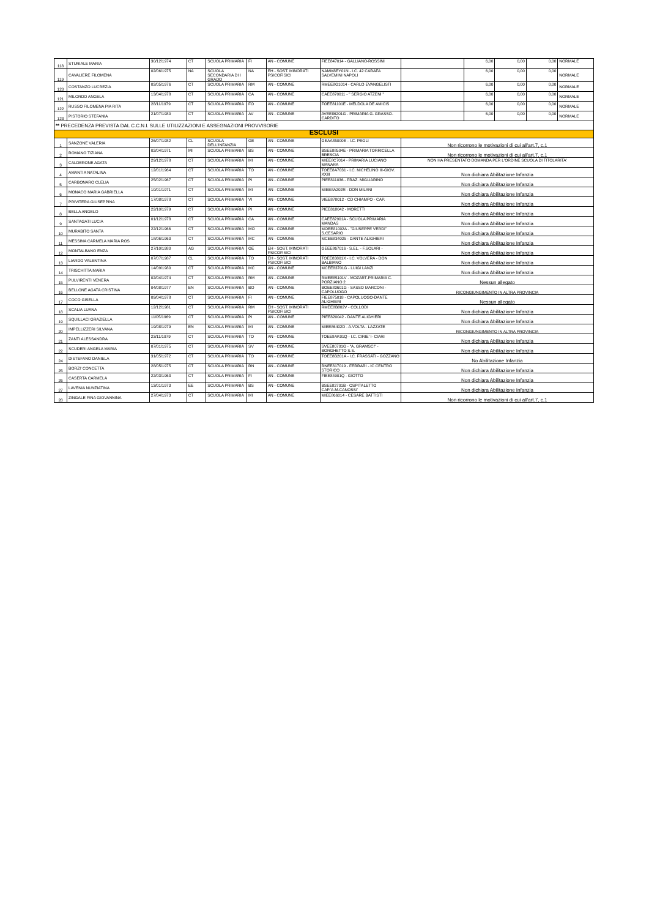| 118 | STURIALE MARIA | 30/12/1974 | CT | SCUOLA PRIMARIA | FI | AN - COMUNE | FIEE847014 - GALLIANO-ROSSINI | | 6,00 | 0,00 | 0,00 | NORMALE |
| 119 | CAVALIERE FILOMENA | 02/06/1975 | NA | SCUOLA SECONDARIA DI I GRADO | NA | EH - SOST. MINORATI PSICOFISICI | NAMM8EY01N - I.C. 42 CARAFA SALVEMINI NAPOLI | | 6,00 | 0,00 | 0,00 | NORMALE |
| 120 | COSTANZO LUCREZIA | 02/05/1976 | CT | SCUOLA PRIMARIA | RM | AN - COMUNE | RMEE8G1014 - CARLO EVANGELISTI | | 6,00 | 0,00 | 0,00 | NORMALE |
| 121 | MILORDO ANGELA | 13/04/1978 | CT | SCUOLA PRIMARIA | CA | AN - COMUNE | CAEE870011 - " SERGIO ATZENI " | | 6,00 | 0,00 | 0,00 | NORMALE |
| 122 | RUSSO FILOMENA PIA RITA | 28/11/1979 | CT | SCUOLA PRIMARIA | FO | AN - COMUNE | FOEE81101E - MELDOLA DE AMICIS | | 6,00 | 0,00 | 0,00 | NORMALE |
| 123 | PISTORIO STEFANIA | 21/07/1980 | CT | SCUOLA PRIMARIA | AV | AN - COMUNE | AVEE86201G - PRIMARIA G. GRASSO-CARDITO | | 6,00 | 0,00 | 0,00 | NORMALE |
| ** PRECEDENZA PREVISTA DAL C.C.N.I. SULLE UTILIZZAZIONI E ASSEGNAZIONI PROVVISORIE | | | | | | | | | | | | |
| ESCLUSI | | | | | | | | | | | | |
| 1 | SANZONE VALERIA | 26/07/1982 | CL | SCUOLA DELL'INFANZIA | GE | AN - COMUNE | GEAA85000E - I.C. PEGLI | Non ricorrono le motivazioni di cui all'art.7, c.1 | | | | |
| 2 | ROMANO TIZIANA | 02/04/1971 | MI | SCUOLA PRIMARIA | BS | AN - COMUNE | BSEE88504E - PRIMARIA TORRICELLA BRESCIA | Non ricorrono le motivazioni di cui all'art.7, c.1 | | | | |
| 3 | CALDERONE AGATA | 29/12/1978 | CT | SCUOLA PRIMARIA | MI | AN - COMUNE | MIEE8C7014 - PRIMARIA LUCIANO MANARA | NON HA PRESENTATO DOMANDA PER L'ORDINE SCUOLA DI TITOLARITA' | | | | |
| 4 | AMANTIA NATALINA | 12/01/1964 | CT | SCUOLA PRIMARIA | TO | AN - COMUNE | TOEE8A7031 - I.C. NICHELINO III-GIOV. XXIII | Non dichiara Abilitazione Infanzia | | | | |
| 5 | CARBONARO CLELIA | 25/02/1967 | CT | SCUOLA PRIMARIA | PI | AN - COMUNE | PIEE811036 - FRAZ. MIGLIARINO | Non dichiara Abilitazione Infanzia | | | | |
| 6 | MONACO MARIA GABRIELLA | 10/01/1971 | CT | SCUOLA PRIMARIA | MI | AN - COMUNE | MIEE8A202R - DON MILANI | Non dichiara Abilitazione Infanzia | | | | |
| 7 | PRIVITERA GIUSEPPINA | 17/08/1978 | CT | SCUOLA PRIMARIA | VI | AN - COMUNE | VIEE878012 - CD CHIAMPO - CAP. | Non dichiara Abilitazione Infanzia | | | | |
| 8 | BELLA ANGELO | 22/10/1979 | CT | SCUOLA PRIMARIA | PI | AN - COMUNE | PIEE818042 - MORETTI | Non dichiara Abilitazione Infanzia | | | | |
| 9 | SANTAGATI LUCIA | 01/12/1978 | CT | SCUOLA PRIMARIA | CA | AN - COMUNE | CAEE82901A - SCUOLA PRIMARIA MANDAS | Non dichiara Abilitazione Infanzia | | | | |
| 10 | MURABITO SANTA | 22/12/1966 | CT | SCUOLA PRIMARIA | MO | AN - COMUNE | MOEE81002A - "GIUSEPPE VERDI" S.CESARIO | Non dichiara Abilitazione Infanzia | | | | |
| 11 | MESSINA CARMELA MARIA ROS | 18/06/1963 | CT | SCUOLA PRIMARIA | MC | AN - COMUNE | MCEE834025 - DANTE ALIGHIERI | Non dichiara Abilitazione Infanzia | | | | |
| 12 | MONTALBANO ENZA | 27/10/1980 | AG | SCUOLA PRIMARIA | GE | EH - SOST. MINORATI PSICOFISICI | GEEE867016 - S.EL. - F.SOLARI - | Non dichiara Abilitazione Infanzia | | | | |
| 13 | LIARDO VALENTINA | 07/07/1987 | CL | SCUOLA PRIMARIA | TO | EH - SOST. MINORATI PSICOFISICI | TOEE83801X - I.C. VOLVERA - DON BALBIANO | Non dichiara Abilitazione Infanzia | | | | |
| 14 | TRISCHITTA MARIA | 14/09/1980 | CT | SCUOLA PRIMARIA | MC | AN - COMUNE | MCEE83701G - LUIGI LANZI | Non dichiara Abilitazione Infanzia | | | | |
| 15 | PULVIRENTI VENERA | 02/04/1974 | CT | SCUOLA PRIMARIA | RM | AN - COMUNE | RMEE85101V - MOZART-PRIMARIA C. PORZIANO 2 | Nessun allegato | | | | |
| 16 | BELLONE AGATA CRISTINA | 04/08/1977 | EN | SCUOLA PRIMARIA | BO | AN - COMUNE | BOEE83601G - SASSO MARCONI - CAPOLUOGO | RICONGIUNGIMENTO IN ALTRA PROVINCIA | | | | |
| 17 | COCO GISELLA | 09/04/1978 | CT | SCUOLA PRIMARIA | FI | AN - COMUNE | FIEE875018 - CAPOLUOGO-DANTE ALIGHIERI | Nessun allegato | | | | |
| 18 | SCALIA LUANA | 12/12/1981 | CT | SCUOLA PRIMARIA | RM | EH - SOST. MINORATI PSICOFISICI | RMEE8B802V - COLLODI | Non dichiara Abilitazione Infanzia | | | | |
| 19 | SQUILLACI GRAZIELLA | 11/05/1969 | CT | SCUOLA PRIMARIA | PI | AN - COMUNE | PIEE820042 - DANTE ALIGHIERI | Non dichiara Abilitazione Infanzia | | | | |
| 20 | IMPELLIZZERI SILVANA | 19/08/1979 | EN | SCUOLA PRIMARIA | MI | AN - COMUNE | MIEE86402D - A.VOLTA - LAZZATE | RICONGIUNGIMENTO IN ALTRA PROVINCIA | | | | |
| 21 | ZANTI ALESSANDRA | 23/11/1979 | CT | SCUOLA PRIMARIA | TO | AN - COMUNE | TOEE8AK01Q - I.C. CIRIE' I- CIARI | Non dichiara Abilitazione Infanzia | | | | |
| 22 | SCUDERI ANGELA MARIA | 07/01/1975 | CT | SCUOLA PRIMARIA | SV | AN - COMUNE | SVEE80701G - "A. GRAMSCI" - BORGHETTO S.S. | Non dichiara Abilitazione Infanzia | | | | |
| 24 | DISTEFANO DANIELA | 31/05/1972 | CT | SCUOLA PRIMARIA | TO | AN - COMUNE | TOEE8B201A - I.C. FRASSATI - GOZZANO | No Abilitazione Infanzia | | | | |
| 25 | BORZI' CONCETTA | 28/05/1975 | CT | SCUOLA PRIMARIA | RN | AN - COMUNE | RNEE817019 - FERRARI - IC CENTRO STORICO | Non dichiara Abilitazione Infanzia | | | | |
| 26 | CASERTA CARMELA | 22/03/1963 | CT | SCUOLA PRIMARIA | FI | AN - COMUNE | FIEE84901Q - GIOTTO | Non dichiara Abilitazione Infanzia | | | | |
| 27 | LAVENIA NUNZIATINA | 13/01/1973 | EE | SCUOLA PRIMARIA | BS | AN - COMUNE | BSEE82701B - OSPITALETTO CAP.'A.M.CANOSSI' | Non dichiara Abilitazione Infanzia | | | | |
| 28 | ZINGALE PINA GIOVANNINA | 27/04/1973 | CT | SCUOLA PRIMARIA | MI | AN - COMUNE | MIEE866014 - CESARE BATTISTI | Non ricorrono le motivazioni di cui all'art.7, c.1 | | | | |